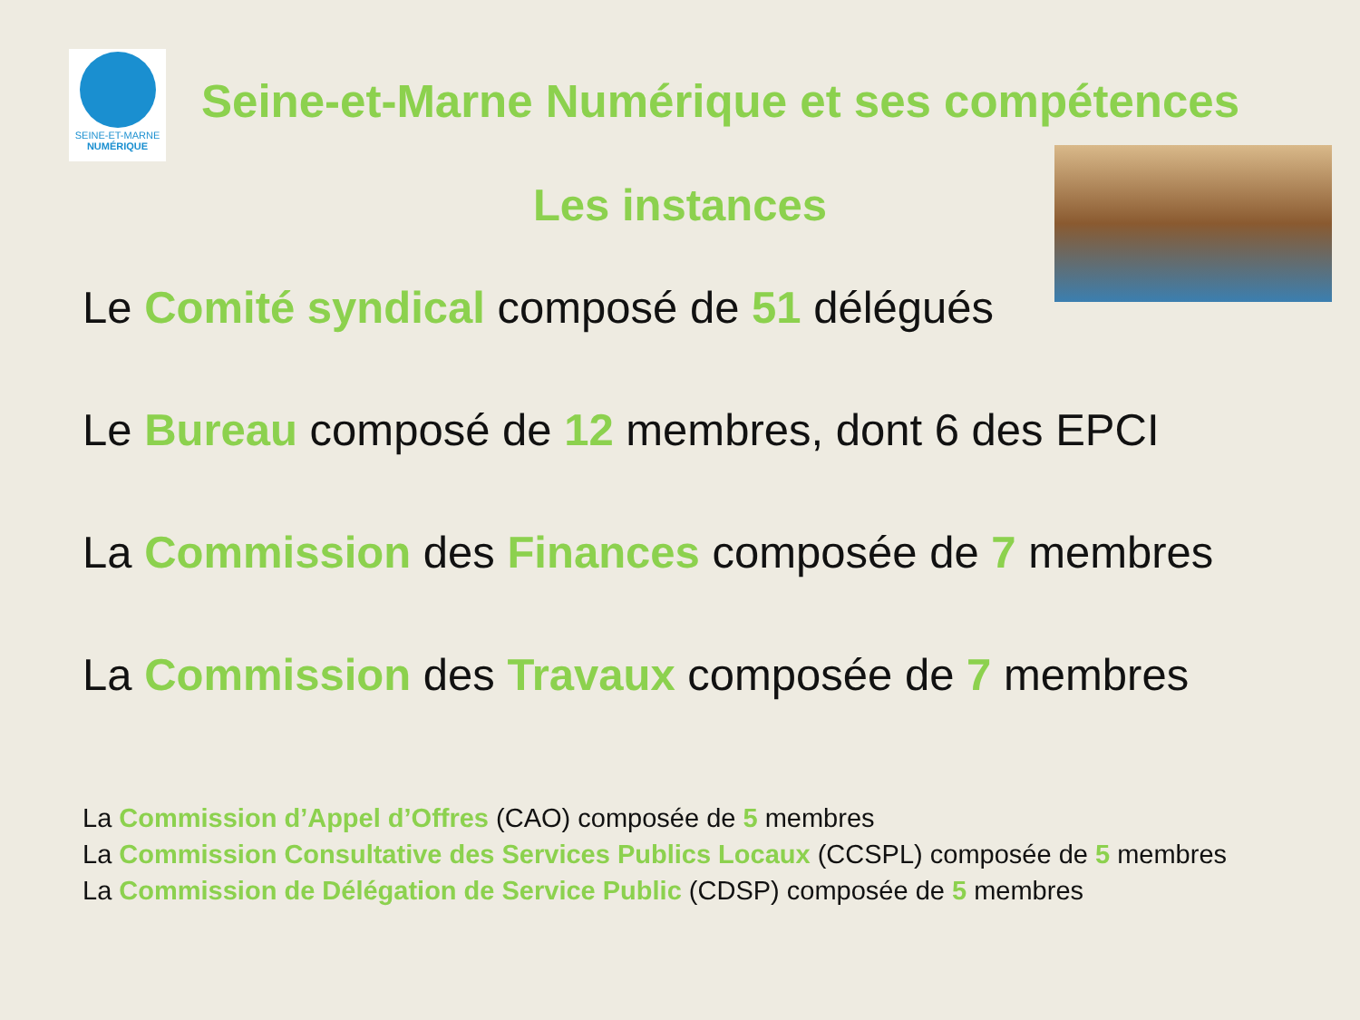SEINE-ET-MARNE
NUMÉRIQUE
Seine-et-Marne Numérique et ses compétences
Les instances
Le Comité syndical composé de 51 délégués
Le Bureau composé de 12 membres, dont 6 des EPCI
La Commission des Finances composée de 7 membres
La Commission des Travaux composée de 7 membres
La Commission d’Appel d’Offres (CAO) composée de 5 membres
La Commission Consultative des Services Publics Locaux (CCSPL) composée de 5 membres
La Commission de Délégation de Service Public (CDSP) composée de 5 membres